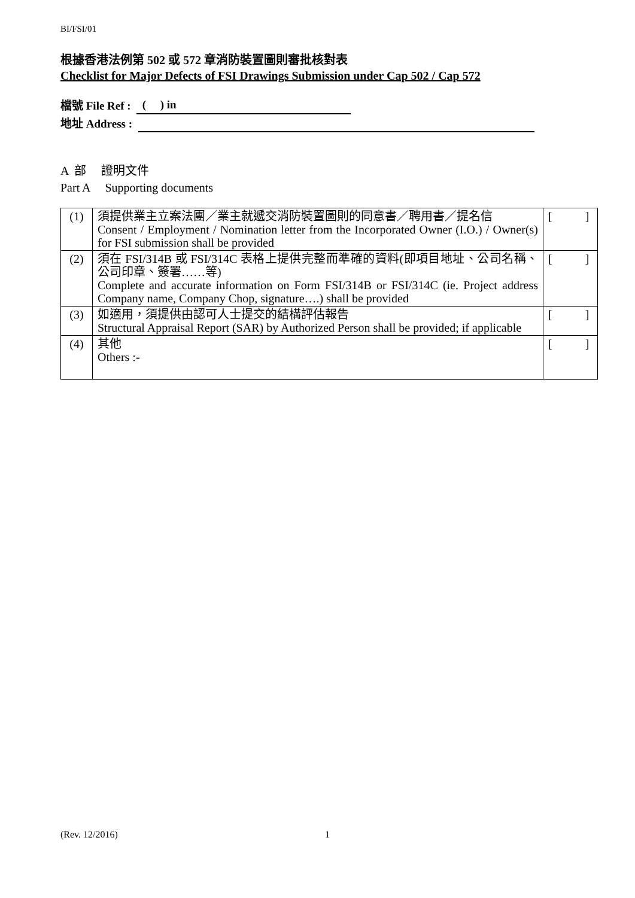BI/FSI/01
根據香港法例第 502 或 572 章消防裝置圖則審批核對表
Checklist for Major Defects of FSI Drawings Submission under Cap 502 / Cap 572
檔號 File Ref : ( ) in
地址 Address :
A 部 證明文件
Part A Supporting documents
| (1) | 須提供業主立案法團／業主就遞交消防裝置圖則的同意書／聘用書／提名信 Consent / Employment / Nomination letter from the Incorporated Owner (I.O.) / Owner(s) for FSI submission shall be provided | [ ] |
| (2) | 須在 FSI/314B 或 FSI/314C 表格上提供完整而準確的資料(即項目地址、公司名稱、公司印章、簽署……等) Complete and accurate information on Form FSI/314B or FSI/314C (ie. Project address Company name, Company Chop, signature….) shall be provided | [ ] |
| (3) | 如適用，須提供由認可人士提交的結構評估報告 Structural Appraisal Report (SAR) by Authorized Person shall be provided; if applicable | [ ] |
| (4) | 其他 Others :- | [ ] |
(Rev. 12/2016) 1